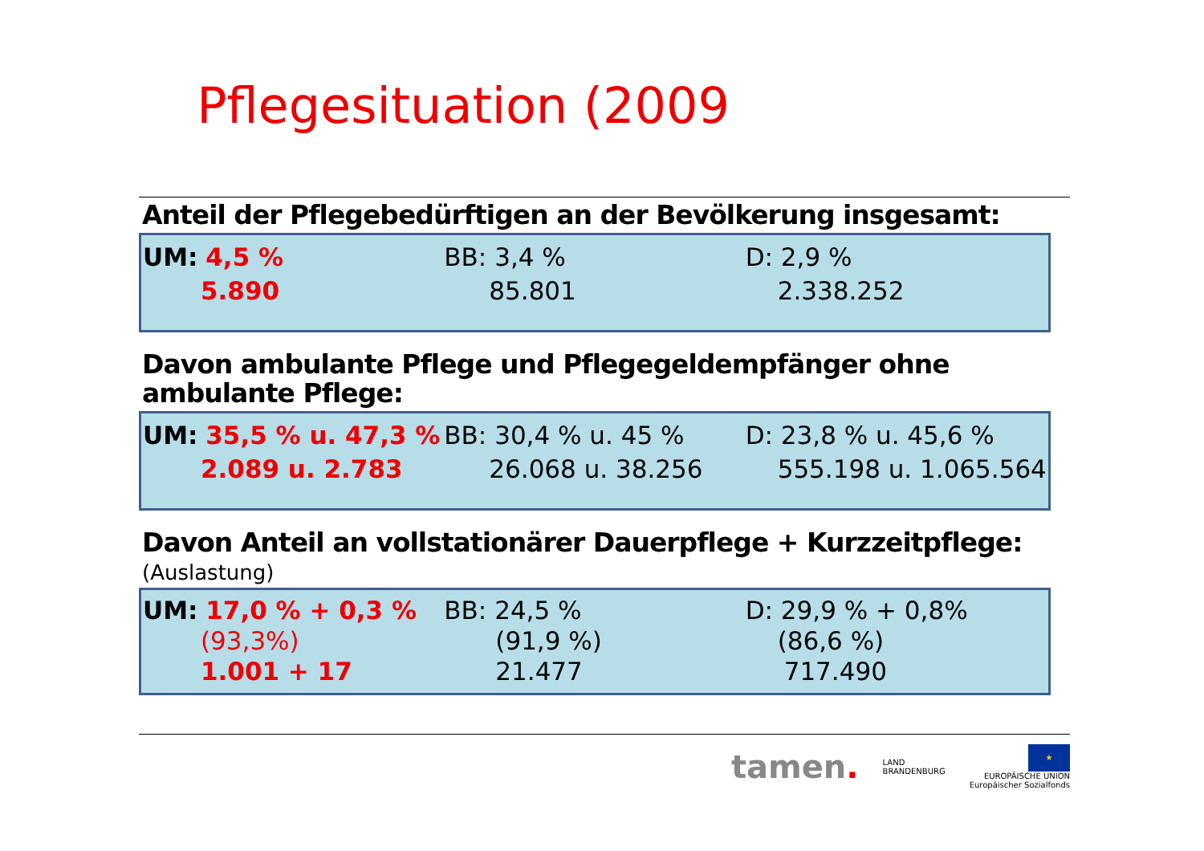Pflegesituation (2009
Anteil der Pflegebedürftigen an der Bevölkerung insgesamt:
UM: 4,5 %
5.890
BB: 3,4 %
85.801
D: 2,9 %
2.338.252
Davon ambulante Pflege und Pflegegeldempfänger ohne ambulante Pflege:
UM: 35,5 % u. 47,3 %
2.089 u. 2.783
BB: 30,4 % u. 45 %
26.068 u. 38.256
D: 23,8 % u. 45,6 %
555.198 u. 1.065.564
Davon Anteil an vollstationärer Dauerpflege + Kurzzeitpflege:
(Auslastung)
UM: 17,0 % + 0,3 %
(93,3%)
1.001 + 17
BB: 24,5 %
(91,9 %)
21.477
D: 29,9 % + 0,8%
(86,6 %)
717.490
tamen. LAND
BRANDENBURG ★
EUROPÄISCHE UNION
Europäischer Sozialfonds